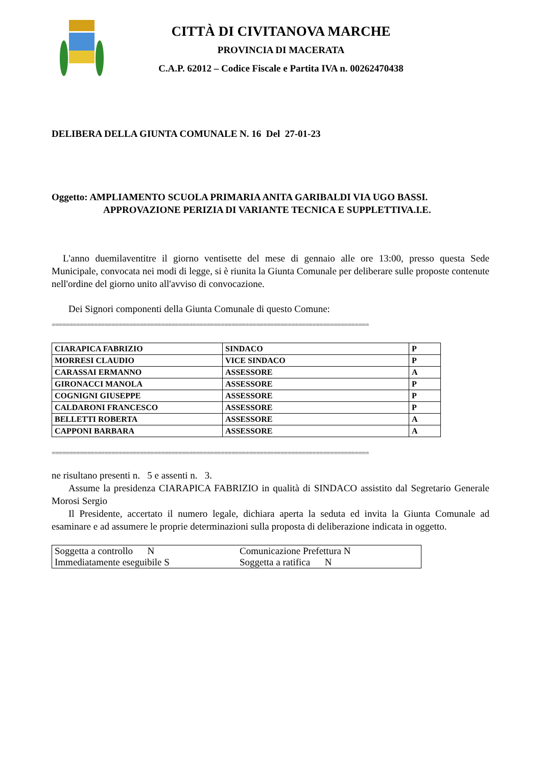CITTÀ DI CIVITANOVA MARCHE
PROVINCIA DI MACERATA
C.A.P. 62012 – Codice Fiscale e Partita IVA n. 00262470438
DELIBERA DELLA GIUNTA COMUNALE N. 16 Del 27-01-23
Oggetto: AMPLIAMENTO SCUOLA PRIMARIA ANITA GARIBALDI VIA UGO BASSI.
APPROVAZIONE PERIZIA DI VARIANTE TECNICA E SUPPLETTIVA.I.E.
L'anno duemilaventitre il giorno ventisette del mese di gennaio alle ore 13:00, presso questa Sede Municipale, convocata nei modi di legge, si è riunita la Giunta Comunale per deliberare sulle proposte contenute nell'ordine del giorno unito all'avviso di convocazione.
Dei Signori componenti della Giunta Comunale di questo Comune:
==========================================================================================
| CIARAPICA FABRIZIO | SINDACO | P |
| MORRESI CLAUDIO | VICE SINDACO | P |
| CARASSAI ERMANNO | ASSESSORE | A |
| GIRONACCI MANOLA | ASSESSORE | P |
| COGNIGNI GIUSEPPE | ASSESSORE | P |
| CALDARONI FRANCESCO | ASSESSORE | P |
| BELLETTI ROBERTA | ASSESSORE | A |
| CAPPONI BARBARA | ASSESSORE | A |
==========================================================================================
ne risultano presenti n. 5 e assenti n. 3.
Assume la presidenza CIARAPICA FABRIZIO in qualità di SINDACO assistito dal Segretario Generale Morosi Sergio
Il Presidente, accertato il numero legale, dichiara aperta la seduta ed invita la Giunta Comunale ad esaminare e ad assumere le proprie determinazioni sulla proposta di deliberazione indicata in oggetto.
| Soggetta a controllo N | Comunicazione Prefettura N |
| Immediatamente eseguibile S | Soggetta a ratifica N |